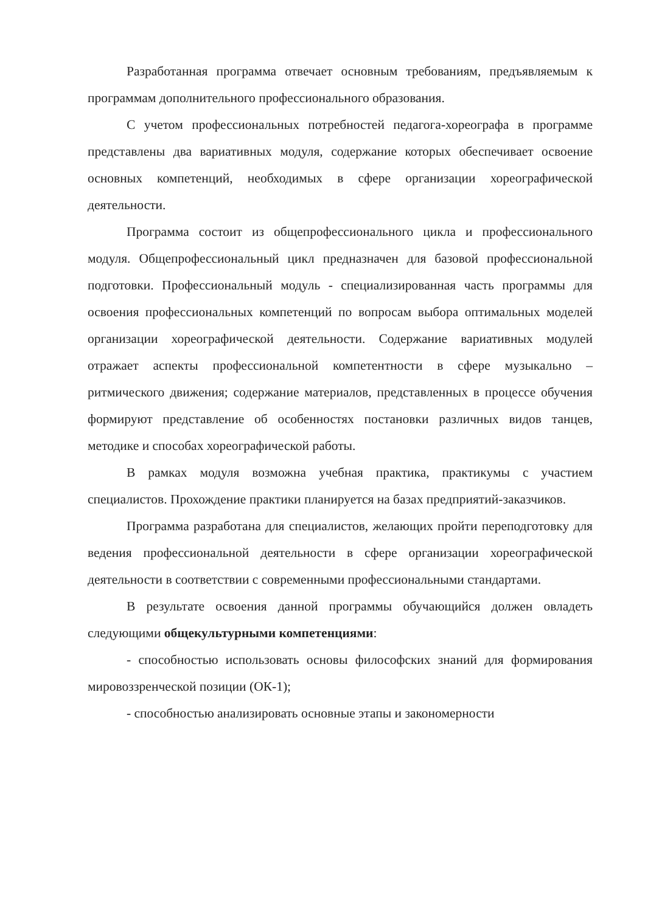Разработанная программа отвечает основным требованиям, предъявляемым к программам дополнительного профессионального образования.
С учетом профессиональных потребностей педагога-хореографа в программе представлены два вариативных модуля, содержание которых обеспечивает освоение основных компетенций, необходимых в сфере организации хореографической деятельности.
Программа состоит из общепрофессионального цикла и профессионального модуля. Общепрофессиональный цикл предназначен для базовой профессиональной подготовки. Профессиональный модуль - специализированная часть программы для освоения профессиональных компетенций по вопросам выбора оптимальных моделей организации хореографической деятельности. Содержание вариативных модулей отражает аспекты профессиональной компетентности в сфере музыкально – ритмического движения; содержание материалов, представленных в процессе обучения формируют представление об особенностях постановки различных видов танцев, методике и способах хореографической работы.
В рамках модуля возможна учебная практика, практикумы с участием специалистов. Прохождение практики планируется на базах предприятий-заказчиков.
Программа разработана для специалистов, желающих пройти переподготовку для ведения профессиональной деятельности в сфере организации хореографической деятельности в соответствии с современными профессиональными стандартами.
В результате освоения данной программы обучающийся должен овладеть следующими общекультурными компетенциями:
- способностью использовать основы философских знаний для формирования мировоззренческой позиции (ОК-1);
- способностью анализировать основные этапы и закономерности